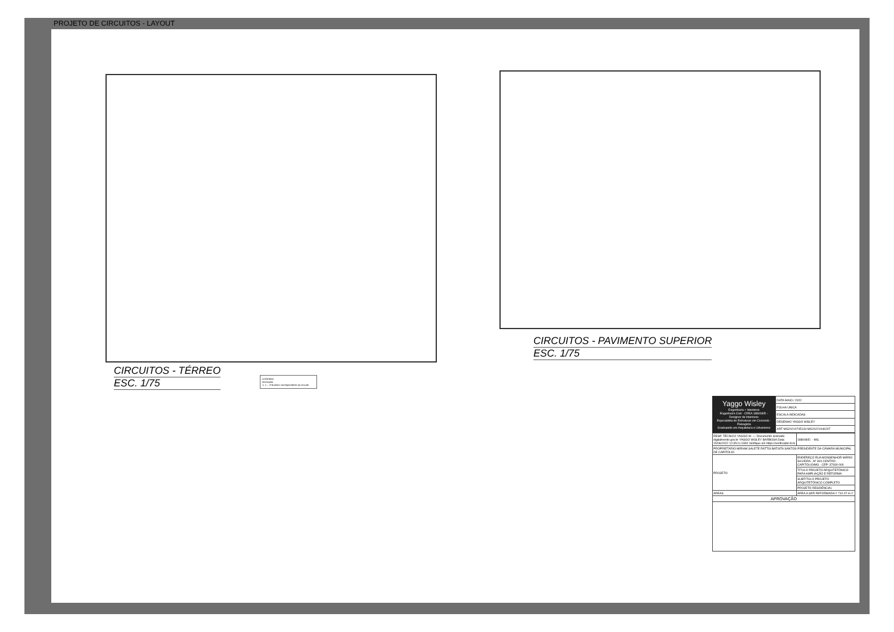PROJETO DE CIRCUITOS - LAYOUT
CIRCUITOS - TÉRREO
ESC. 1/75
CIRCUITOS - PAVIMENTO SUPERIOR
ESC. 1/75
LEGENDA
Interruptor
1, 2 ... 8 Numero correspondente ao circuito
Yaggo Wisley
Engenharia + Interiores
Engenheiro Civil - CREA 188008/D - Designer de Interiores
Especialista de Estruturas em Concreto - Paisagista
Graduando em Arquitetura e Urbanismo
| DATA MAIO / 2022 |
| FOLHA ÚNICA |
| ESCALA INDICADAS |
| DESENHO YAGGO WISLEY |
| ART MG20210745134 MG20221046207 |
| RESP. TÉCNICO YAGGO W. — Documento assinado digitalmente gov.br YAGGO WISLEY BARBOSA Data: 15/06/2022 12:35:11-0300 Verifique em https://verificador.iti.br | 188008/D. - MG. |
| PROPRIETÁRIO MIRIAM SALETE RATTIS BATISTA SANTOS PRESIDENTE DA CÂMARA MUNICIPAL DE CAPITÓLIO | |
| PROJETO | ENDEREÇO RUA MONSENHOR MÁRIO SILVEIRA , Nº 300 CENTRO - CAPITÓLIO/MG - CEP: 37930-000 |
| | TÍTULO PROJETO ARQUITETÔNICO PARA AMPLIAÇÃO E REFORMA |
| | SUBTÍTULO PROJETO ARQUITETÔNICO COMPLETO |
| | PROJETO RESIDÊNCIAL |
| ÁREAS | ÁREA A SER REFORMADA = 710.07 m.2 |
| APROVAÇÃO | |